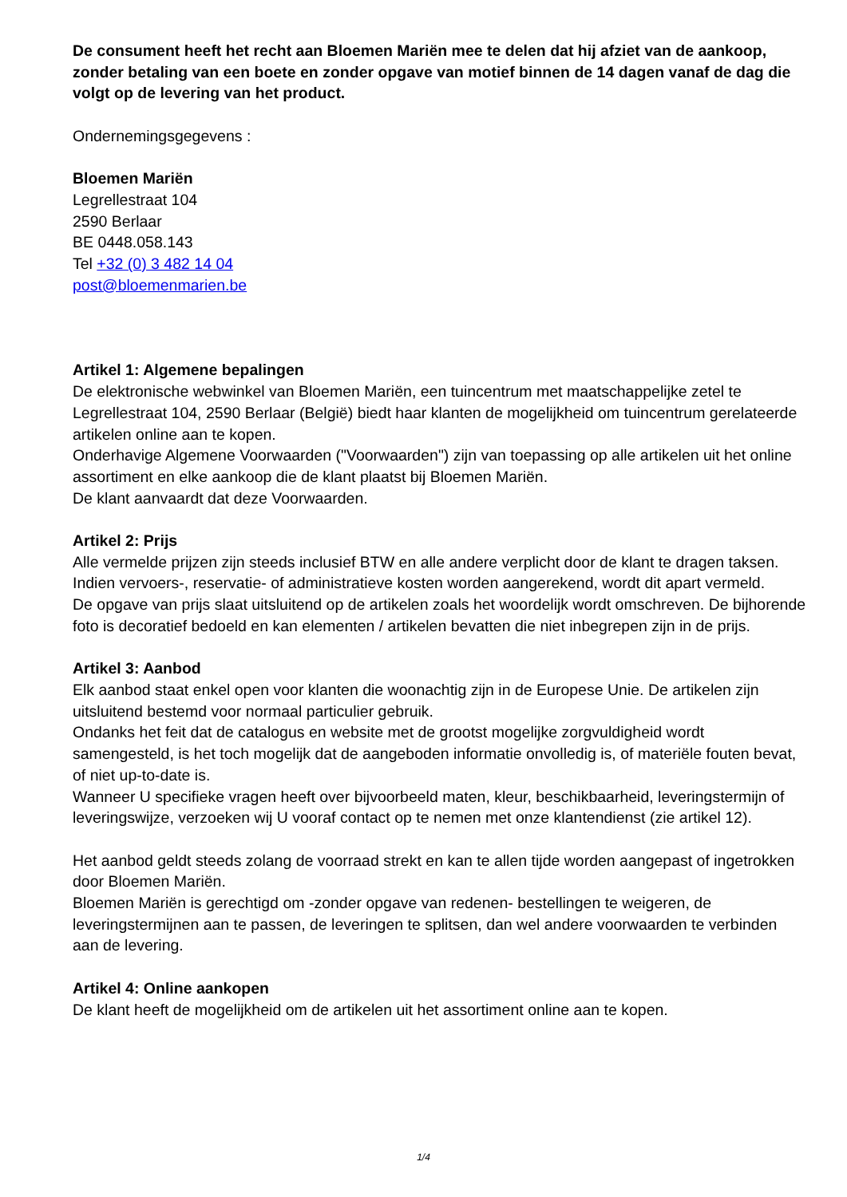De consument heeft het recht aan Bloemen Mariën mee te delen dat hij afziet van de aankoop, zonder betaling van een boete en zonder opgave van motief binnen de 14 dagen vanaf de dag die volgt op de levering van het product.
Ondernemingsgegevens :
Bloemen Mariën
Legrellestraat 104
2590 Berlaar
BE 0448.058.143
Tel +32 (0) 3 482 14 04
post@bloemenmarien.be
Artikel 1: Algemene bepalingen
De elektronische webwinkel van Bloemen Mariën, een tuincentrum met maatschappelijke zetel te
Legrellestraat 104, 2590 Berlaar (België) biedt haar klanten de mogelijkheid om tuincentrum gerelateerde artikelen online aan te kopen.
Onderhavige Algemene Voorwaarden ("Voorwaarden") zijn van toepassing op alle artikelen uit het online assortiment en elke aankoop die de klant plaatst bij Bloemen Mariën.
De klant aanvaardt dat deze Voorwaarden.
Artikel 2: Prijs
Alle vermelde prijzen zijn steeds inclusief BTW en alle andere verplicht door de klant te dragen taksen. Indien vervoers-, reservatie- of administratieve kosten worden aangerekend, wordt dit apart vermeld.
De opgave van prijs slaat uitsluitend op de artikelen zoals het woordelijk wordt omschreven. De bijhorende foto is decoratief bedoeld en kan elementen / artikelen bevatten die niet inbegrepen zijn in de prijs.
Artikel 3: Aanbod
Elk aanbod staat enkel open voor klanten die woonachtig zijn in de Europese Unie. De artikelen zijn uitsluitend bestemd voor normaal particulier gebruik.
Ondanks het feit dat de catalogus en website met de grootst mogelijke zorgvuldigheid wordt samengesteld, is het toch mogelijk dat de aangeboden informatie onvolledig is, of materiële fouten bevat, of niet up-to-date is.
Wanneer U specifieke vragen heeft over bijvoorbeeld maten, kleur, beschikbaarheid, leveringstermijn of leveringswijze, verzoeken wij U vooraf contact op te nemen met onze klantendienst (zie artikel 12).
Het aanbod geldt steeds zolang de voorraad strekt en kan te allen tijde worden aangepast of ingetrokken door Bloemen Mariën.
Bloemen Mariën is gerechtigd om -zonder opgave van redenen- bestellingen te weigeren, de leveringstermijnen aan te passen, de leveringen te splitsen, dan wel andere voorwaarden te verbinden aan de levering.
Artikel 4: Online aankopen
De klant heeft de mogelijkheid om de artikelen uit het assortiment online aan te kopen.
1/4